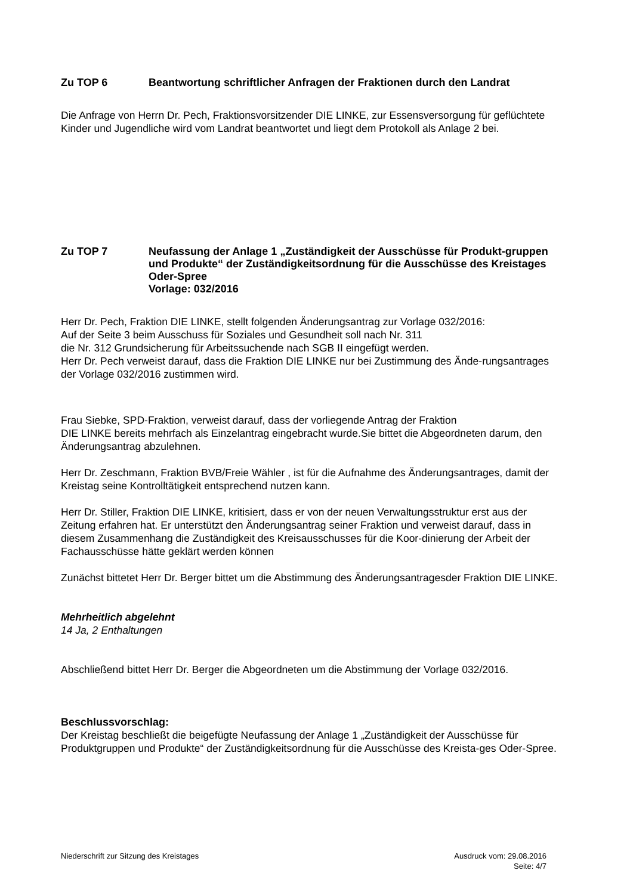Zu TOP 6 Beantwortung schriftlicher Anfragen der Fraktionen durch den Landrat
Die Anfrage von Herrn Dr. Pech, Fraktionsvorsitzender DIE LINKE, zur Essensversorgung für geflüchtete Kinder und Jugendliche wird vom Landrat beantwortet und liegt dem Protokoll als Anlage 2 bei.
Zu TOP 7 Neufassung der Anlage 1 „Zuständigkeit der Ausschüsse für Produkt-gruppen und Produkte“ der Zuständigkeitsordnung für die Ausschüsse des Kreistages Oder-Spree
Vorlage: 032/2016
Herr Dr. Pech, Fraktion DIE LINKE, stellt folgenden Änderungsantrag zur Vorlage 032/2016:
Auf der Seite 3 beim Ausschuss für Soziales und Gesundheit soll nach Nr. 311
die Nr. 312 Grundsicherung für Arbeitssuchende nach SGB II eingefügt werden.
Herr Dr. Pech verweist darauf, dass die Fraktion DIE LINKE nur bei Zustimmung des Ände-rungsantrages der Vorlage 032/2016 zustimmen wird.
Frau Siebke, SPD-Fraktion, verweist darauf, dass der vorliegende Antrag der Fraktion
DIE LINKE bereits mehrfach als Einzelantrag eingebracht wurde.Sie bittet die Abgeordneten darum, den Änderungsantrag abzulehnen.
Herr Dr. Zeschmann, Fraktion BVB/Freie Wähler , ist für die Aufnahme des Änderungsantrages, damit der Kreistag seine Kontrolltätigkeit entsprechend nutzen kann.
Herr Dr. Stiller, Fraktion DIE LINKE, kritisiert, dass er von der neuen Verwaltungsstruktur erst aus der Zeitung erfahren hat. Er unterstützt den Änderungsantrag seiner Fraktion und verweist darauf, dass in diesem Zusammenhang die Zuständigkeit des Kreisausschusses für die Koor-dinierung der Arbeit der Fachausschüsse hätte geklärt werden können
Zunächst bittetet Herr Dr. Berger bittet um die Abstimmung des Änderungsantragesder Fraktion DIE LINKE.
Mehrheitlich abgelehnt
14 Ja, 2 Enthaltungen
Abschließend bittet Herr Dr. Berger die Abgeordneten um die Abstimmung der Vorlage 032/2016.
Beschlussvorschlag:
Der Kreistag beschließt die beigefügte Neufassung der Anlage 1 „Zuständigkeit der Ausschüsse für Produktgruppen und Produkte“ der Zuständigkeitsordnung für die Ausschüsse des Kreista-ges Oder-Spree.
Niederschrift zur Sitzung des Kreistages
Ausdruck vom: 29.08.2016
Seite: 4/7